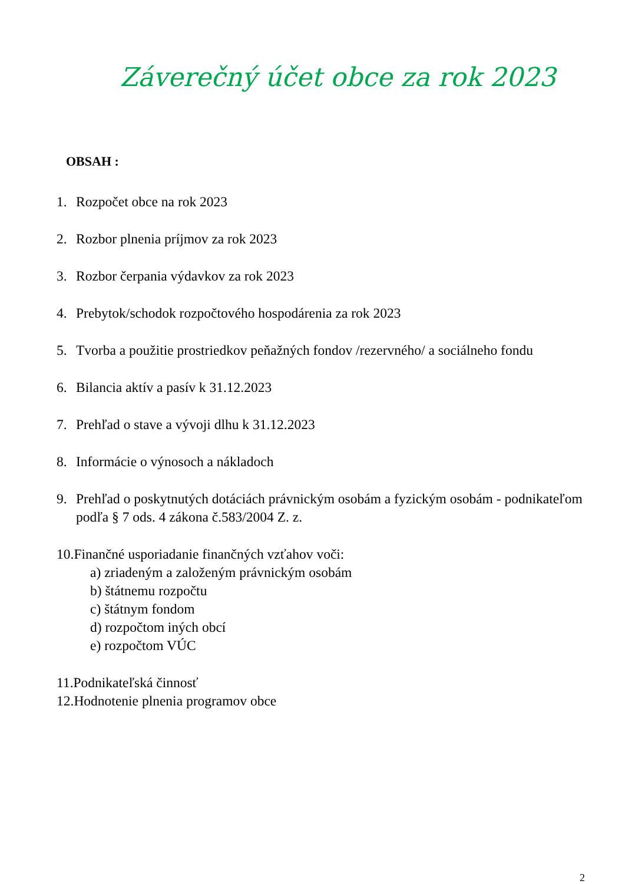Záverečný účet obce za rok 2023
OBSAH :
1. Rozpočet obce na rok 2023
2. Rozbor plnenia príjmov za rok 2023
3. Rozbor čerpania výdavkov za rok 2023
4. Prebytok/schodok rozpočtového hospodárenia za rok 2023
5. Tvorba a použitie prostriedkov peňažných fondov /rezervného/ a sociálneho fondu
6. Bilancia aktív a pasív k 31.12.2023
7. Prehľad o stave a vývoji dlhu k 31.12.2023
8. Informácie o výnosoch a nákladoch
9. Prehľad o poskytnutých dotáciách právnickým osobám a fyzickým osobám - podnikateľom podľa § 7 ods. 4 zákona č.583/2004 Z. z.
10.Finančné usporiadanie finančných vzťahov voči:
a) zriadeným a založeným právnickým osobám
b) štátnemu rozpočtu
c) štátnym fondom
d) rozpočtom iných obcí
e) rozpočtom VÚC
11.Podnikateľská činnosť
12.Hodnotenie plnenia programov obce
2